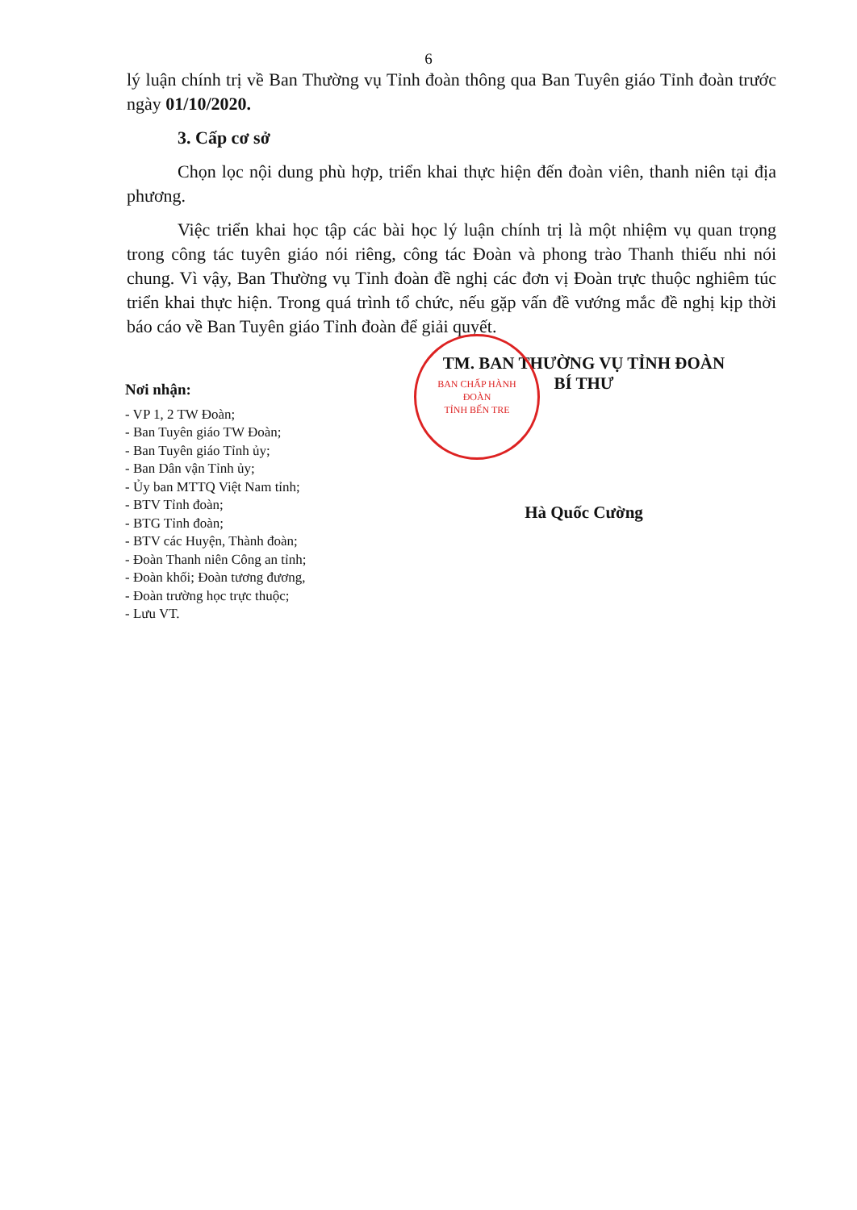6
lý luận chính trị về Ban Thường vụ Tỉnh đoàn thông qua Ban Tuyên giáo Tỉnh đoàn trước ngày 01/10/2020.
3. Cấp cơ sở
Chọn lọc nội dung phù hợp, triển khai thực hiện đến đoàn viên, thanh niên tại địa phương.
Việc triển khai học tập các bài học lý luận chính trị là một nhiệm vụ quan trọng trong công tác tuyên giáo nói riêng, công tác Đoàn và phong trào Thanh thiếu nhi nói chung. Vì vậy, Ban Thường vụ Tỉnh đoàn đề nghị các đơn vị Đoàn trực thuộc nghiêm túc triển khai thực hiện. Trong quá trình tổ chức, nếu gặp vấn đề vướng mắc đề nghị kịp thời báo cáo về Ban Tuyên giáo Tỉnh đoàn để giải quyết.
Nơi nhận:
- VP 1, 2 TW Đoàn;
- Ban Tuyên giáo TW Đoàn;
- Ban Tuyên giáo Tỉnh ủy;
- Ban Dân vận Tỉnh ủy;
- Ủy ban MTTQ Việt Nam tỉnh;
- BTV Tỉnh đoàn;
- BTG Tỉnh đoàn;
- BTV các Huyện, Thành đoàn;
- Đoàn Thanh niên Công an tỉnh;
- Đoàn khối; Đoàn tương đương,
- Đoàn trường học trực thuộc;
- Lưu VT.
BAN CHẤP HÀNH
ĐOÀN
TỈNH BẾN TRE
TM. BAN THƯỜNG VỤ TỈNH ĐOÀN
BÍ THƯ
Hà Quốc Cường